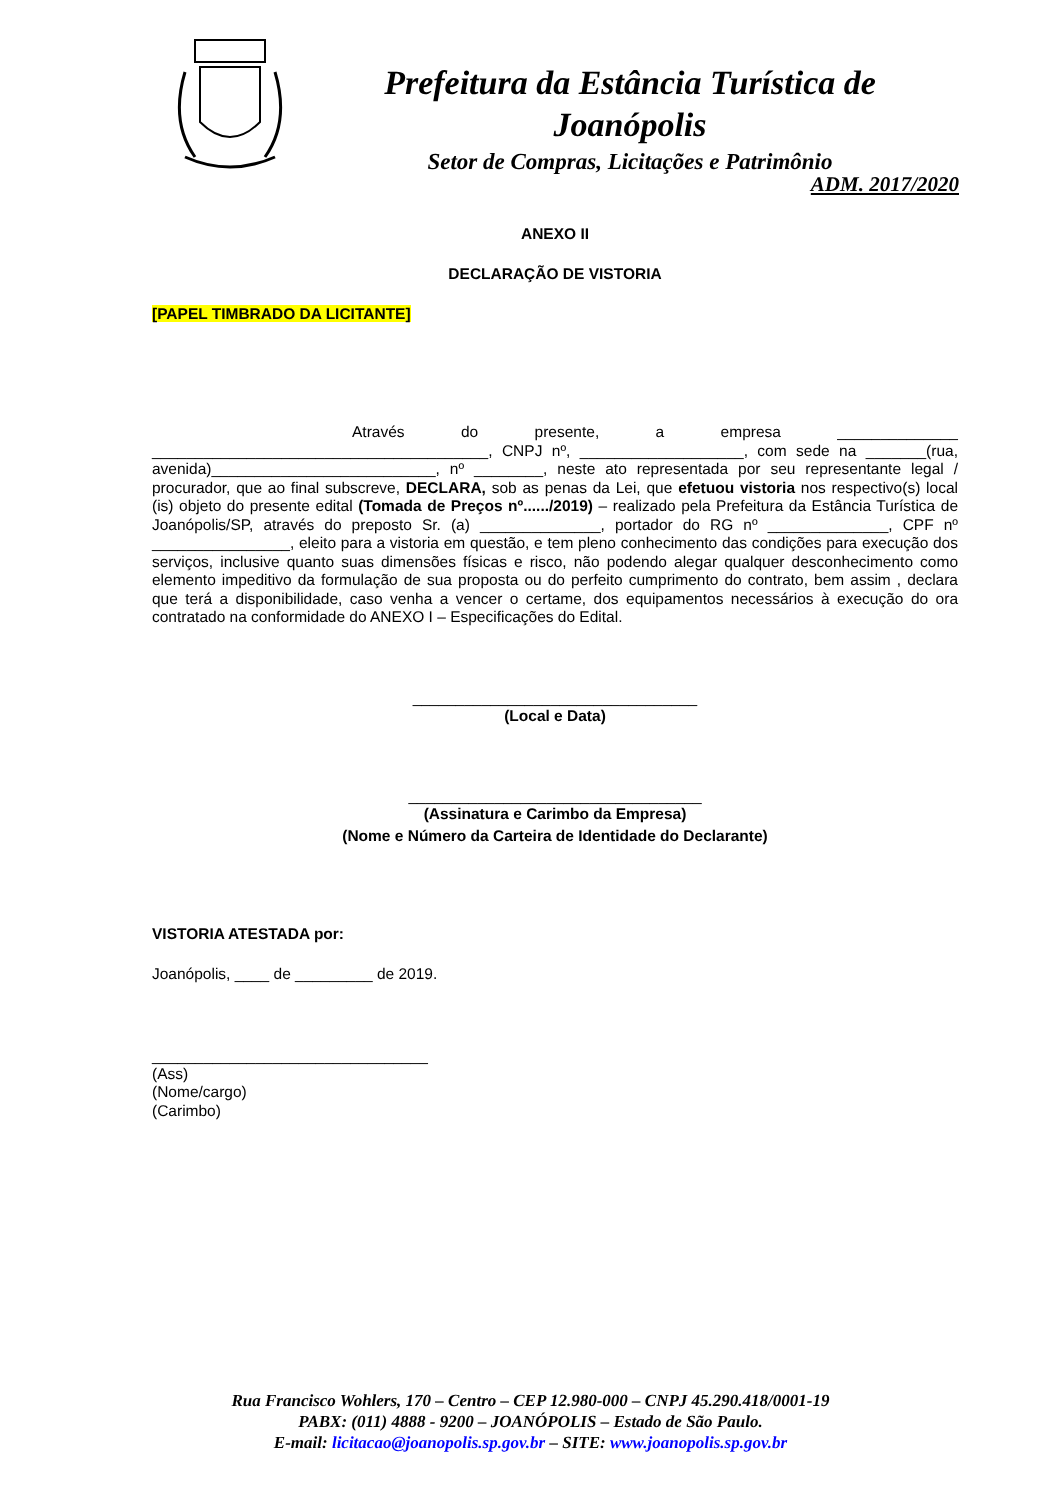Prefeitura da Estância Turística de Joanópolis
Setor de Compras, Licitações e Patrimônio
ADM. 2017/2020
ANEXO II
DECLARAÇÃO DE VISTORIA
[PAPEL TIMBRADO DA LICITANTE]
Através do presente, a empresa ______________ _______________________________________, CNPJ nº, ___________________, com sede na _______(rua, avenida)__________________________, nº ________, neste ato representada por seu representante legal / procurador, que ao final subscreve, DECLARA, sob as penas da Lei, que efetuou vistoria nos respectivo(s) local (is) objeto do presente edital (Tomada de Preços nº....../2019) – realizado pela Prefeitura da Estância Turística de Joanópolis/SP, através do preposto Sr. (a) ______________, portador do RG nº ______________, CPF nº ________________, eleito para a vistoria em questão, e tem pleno conhecimento das condições para execução dos serviços, inclusive quanto suas dimensões físicas e risco, não podendo alegar qualquer desconhecimento como elemento impeditivo da formulação de sua proposta ou do perfeito cumprimento do contrato, bem assim , declara que terá a disponibilidade, caso venha a vencer o certame, dos equipamentos necessários à execução do ora contratado na conformidade do ANEXO I – Especificações do Edital.
_________________________________
(Local e Data)
__________________________________
(Assinatura e Carimbo da Empresa)
(Nome e Número da Carteira de Identidade do Declarante)
VISTORIA ATESTADA por:
Joanópolis, ____ de _________ de 2019.
________________________________
(Ass)
(Nome/cargo)
(Carimbo)
Rua Francisco Wohlers, 170 – Centro – CEP 12.980-000 – CNPJ 45.290.418/0001-19
PABX: (011) 4888 - 9200 – JOANÓPOLIS – Estado de São Paulo.
E-mail: licitacao@joanopolis.sp.gov.br – SITE: www.joanopolis.sp.gov.br